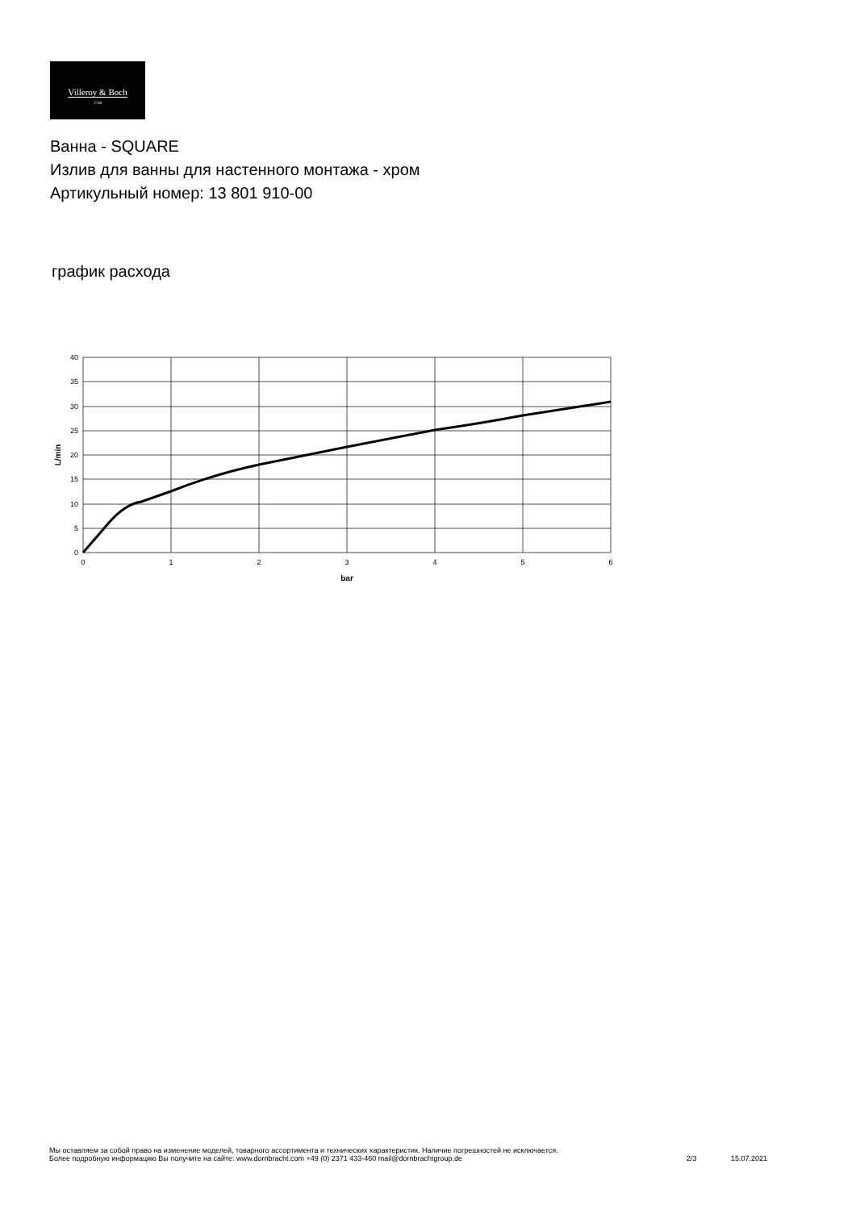Villeroy & Boch
1748
Ванна - SQUARE
Излив для ванны для настенного монтажа - хром
Артикульный номер: 13 801 910-00
график расхода
40
35
30
25
20
15
10
5
0
0
1
2
3
4
5
6
bar
L/min
Мы оставляем за собой право на изменение моделей, товарного ассортимента и технических характеристик. Наличие погрешностей не исключается.
Более подробную информацию Вы получите на сайте: www.dornbracht.com +49 (0) 2371 433-460 mail@dornbrachtgroup.de
2/3 15.07.2021